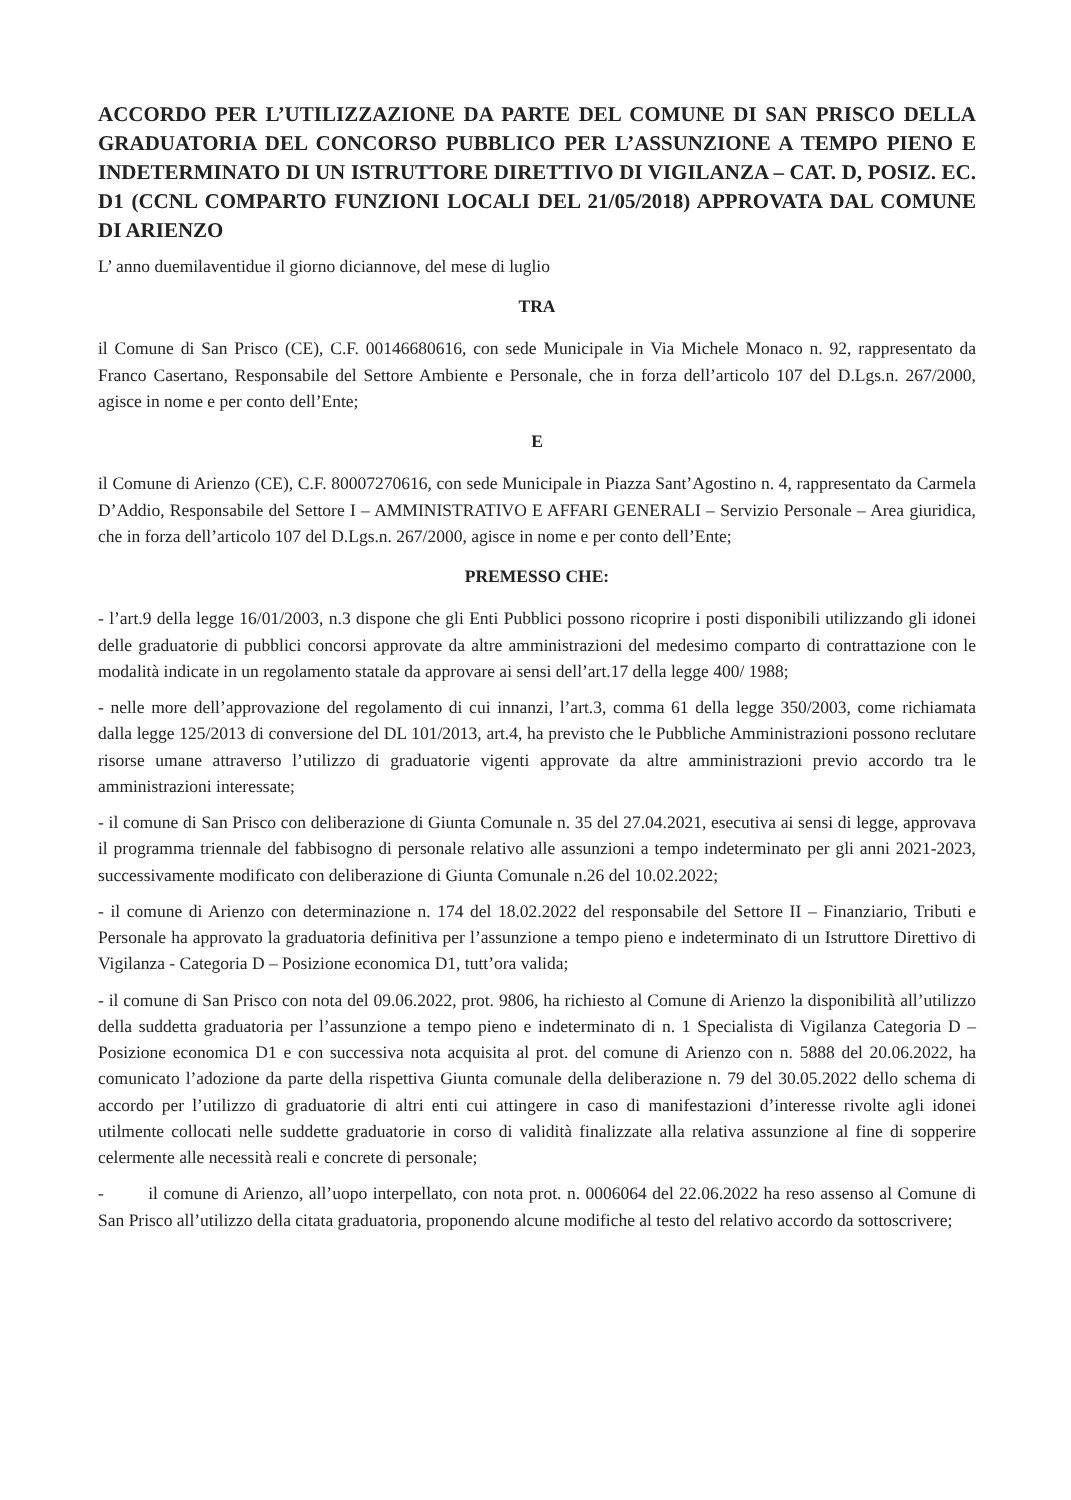ACCORDO PER L’UTILIZZAZIONE DA PARTE DEL COMUNE DI SAN PRISCO DELLA GRADUATORIA DEL CONCORSO PUBBLICO PER L’ASSUNZIONE A TEMPO PIENO E INDETERMINATO DI UN ISTRUTTORE DIRETTIVO DI VIGILANZA – CAT. D, POSIZ. EC. D1 (CCNL COMPARTO FUNZIONI LOCALI DEL 21/05/2018) APPROVATA DAL COMUNE DI ARIENZO
L’ anno duemilaventidue il giorno diciannove, del mese di luglio
TRA
il Comune di San Prisco (CE), C.F. 00146680616, con sede Municipale in Via Michele Monaco n. 92, rappresentato da Franco Casertano, Responsabile del Settore Ambiente e Personale, che in forza dell’articolo 107 del D.Lgs.n. 267/2000, agisce in nome e per conto dell’Ente;
E
il Comune di Arienzo (CE), C.F. 80007270616, con sede Municipale in Piazza Sant’Agostino n. 4, rappresentato da Carmela D’Addio, Responsabile del Settore I – AMMINISTRATIVO E AFFARI GENERALI – Servizio Personale – Area giuridica, che in forza dell’articolo 107 del D.Lgs.n. 267/2000, agisce in nome e per conto dell’Ente;
PREMESSO CHE:
- l’art.9 della legge 16/01/2003, n.3 dispone che gli Enti Pubblici possono ricoprire i posti disponibili utilizzando gli idonei delle graduatorie di pubblici concorsi approvate da altre amministrazioni del medesimo comparto di contrattazione con le modalità indicate in un regolamento statale da approvare ai sensi dell’art.17 della legge 400/ 1988;
- nelle more dell’approvazione del regolamento di cui innanzi, l’art.3, comma 61 della legge 350/2003, come richiamata dalla legge 125/2013 di conversione del DL 101/2013, art.4, ha previsto che le Pubbliche Amministrazioni possono reclutare risorse umane attraverso l’utilizzo di graduatorie vigenti approvate da altre amministrazioni previo accordo tra le amministrazioni interessate;
- il comune di San Prisco con deliberazione di Giunta Comunale n. 35 del 27.04.2021, esecutiva ai sensi di legge, approvava il programma triennale del fabbisogno di personale relativo alle assunzioni a tempo indeterminato per gli anni 2021-2023, successivamente modificato con deliberazione di Giunta Comunale n.26 del 10.02.2022;
- il comune di Arienzo con determinazione n. 174 del 18.02.2022 del responsabile del Settore II – Finanziario, Tributi e Personale ha approvato la graduatoria definitiva per l’assunzione a tempo pieno e indeterminato di un Istruttore Direttivo di Vigilanza - Categoria D – Posizione economica D1, tutt’ora valida;
- il comune di San Prisco con nota del 09.06.2022, prot. 9806, ha richiesto al Comune di Arienzo la disponibilità all’utilizzo della suddetta graduatoria per l’assunzione a tempo pieno e indeterminato di n. 1 Specialista di Vigilanza Categoria D – Posizione economica D1 e con successiva nota acquisita al prot. del comune di Arienzo con n. 5888 del 20.06.2022, ha comunicato l’adozione da parte della rispettiva Giunta comunale della deliberazione n. 79 del 30.05.2022 dello schema di accordo per l’utilizzo di graduatorie di altri enti cui attingere in caso di manifestazioni d’interesse rivolte agli idonei utilmente collocati nelle suddette graduatorie in corso di validità finalizzate alla relativa assunzione al fine di sopperire celermente alle necessità reali e concrete di personale;
- il comune di Arienzo, all’uopo interpellato, con nota prot. n. 0006064 del 22.06.2022 ha reso assenso al Comune di San Prisco all’utilizzo della citata graduatoria, proponendo alcune modifiche al testo del relativo accordo da sottoscrivere;